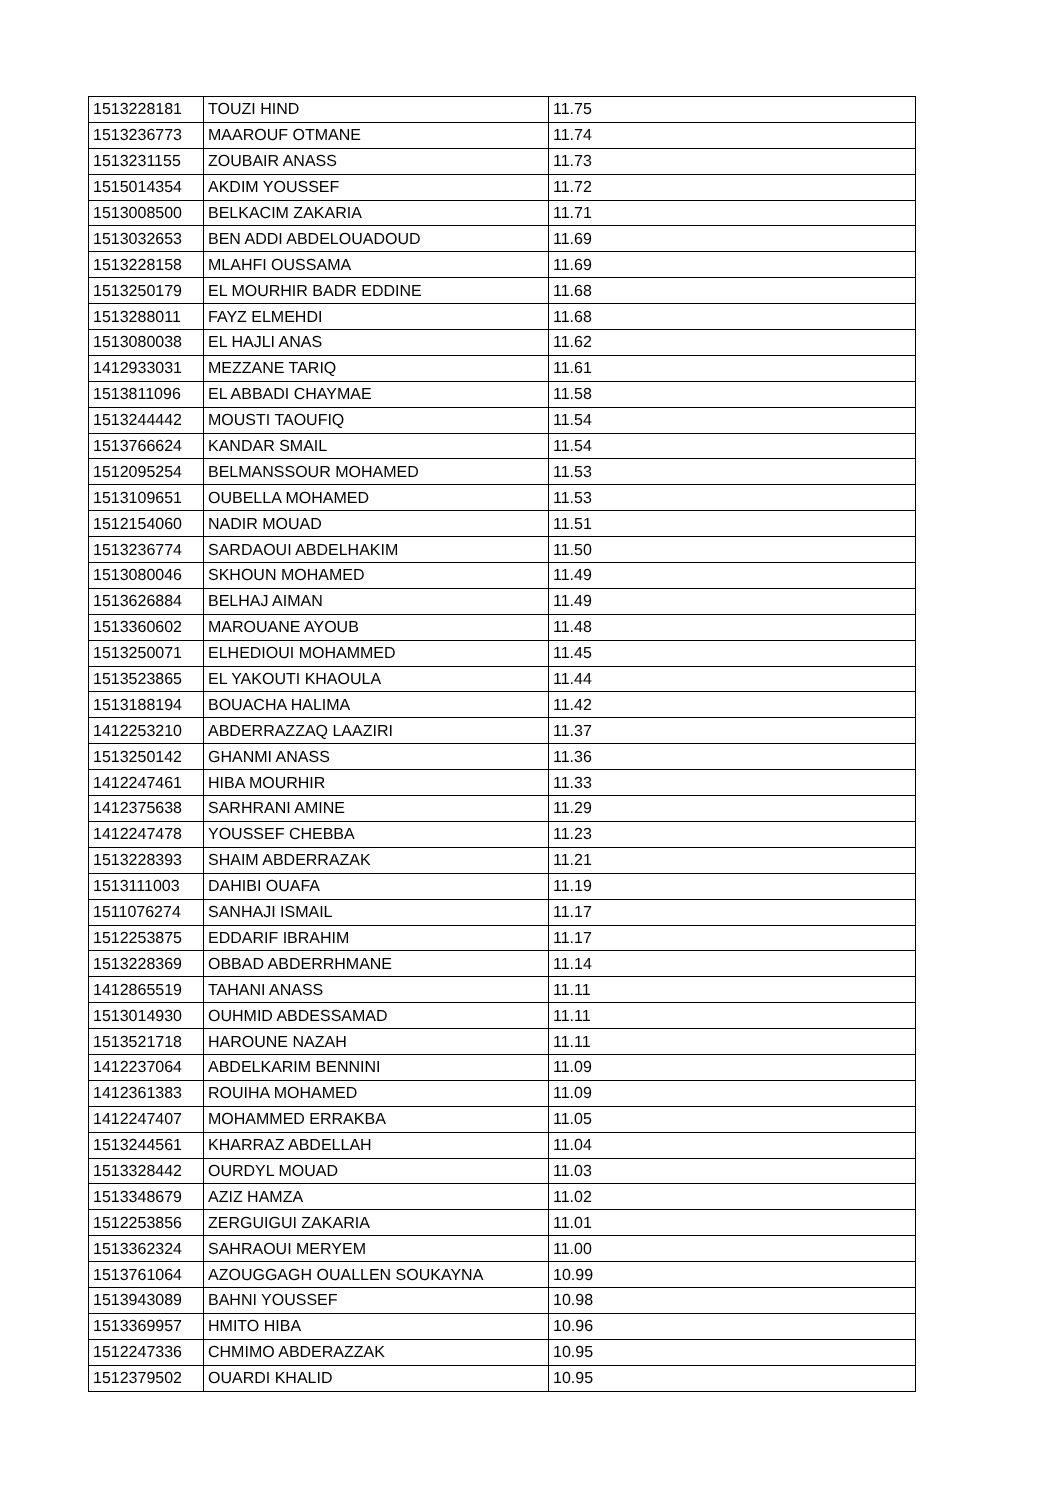| 1513228181 | TOUZI HIND | 11.75 |
| 1513236773 | MAAROUF OTMANE | 11.74 |
| 1513231155 | ZOUBAIR ANASS | 11.73 |
| 1515014354 | AKDIM YOUSSEF | 11.72 |
| 1513008500 | BELKACIM ZAKARIA | 11.71 |
| 1513032653 | BEN ADDI ABDELOUADOUD | 11.69 |
| 1513228158 | MLAHFI OUSSAMA | 11.69 |
| 1513250179 | EL MOURHIR BADR EDDINE | 11.68 |
| 1513288011 | FAYZ ELMEHDI | 11.68 |
| 1513080038 | EL HAJLI ANAS | 11.62 |
| 1412933031 | MEZZANE TARIQ | 11.61 |
| 1513811096 | EL ABBADI CHAYMAE | 11.58 |
| 1513244442 | MOUSTI TAOUFIQ | 11.54 |
| 1513766624 | KANDAR SMAIL | 11.54 |
| 1512095254 | BELMANSSOUR MOHAMED | 11.53 |
| 1513109651 | OUBELLA MOHAMED | 11.53 |
| 1512154060 | NADIR MOUAD | 11.51 |
| 1513236774 | SARDAOUI ABDELHAKIM | 11.50 |
| 1513080046 | SKHOUN MOHAMED | 11.49 |
| 1513626884 | BELHAJ AIMAN | 11.49 |
| 1513360602 | MAROUANE AYOUB | 11.48 |
| 1513250071 | ELHEDIOUI MOHAMMED | 11.45 |
| 1513523865 | EL YAKOUTI KHAOULA | 11.44 |
| 1513188194 | BOUACHA HALIMA | 11.42 |
| 1412253210 | ABDERRAZZAQ LAAZIRI | 11.37 |
| 1513250142 | GHANMI ANASS | 11.36 |
| 1412247461 | HIBA MOURHIR | 11.33 |
| 1412375638 | SARHRANI AMINE | 11.29 |
| 1412247478 | YOUSSEF CHEBBA | 11.23 |
| 1513228393 | SHAIM ABDERRAZAK | 11.21 |
| 1513111003 | DAHIBI OUAFA | 11.19 |
| 1511076274 | SANHAJI ISMAIL | 11.17 |
| 1512253875 | EDDARIF IBRAHIM | 11.17 |
| 1513228369 | OBBAD ABDERRHMANE | 11.14 |
| 1412865519 | TAHANI ANASS | 11.11 |
| 1513014930 | OUHMID ABDESSAMAD | 11.11 |
| 1513521718 | HAROUNE NAZAH | 11.11 |
| 1412237064 | ABDELKARIM BENNINI | 11.09 |
| 1412361383 | ROUIHA MOHAMED | 11.09 |
| 1412247407 | MOHAMMED ERRAKBA | 11.05 |
| 1513244561 | KHARRAZ ABDELLAH | 11.04 |
| 1513328442 | OURDYL MOUAD | 11.03 |
| 1513348679 | AZIZ HAMZA | 11.02 |
| 1512253856 | ZERGUIGUI ZAKARIA | 11.01 |
| 1513362324 | SAHRAOUI MERYEM | 11.00 |
| 1513761064 | AZOUGGAGH OUALLEN SOUKAYNA | 10.99 |
| 1513943089 | BAHNI YOUSSEF | 10.98 |
| 1513369957 | HMITO HIBA | 10.96 |
| 1512247336 | CHMIMO ABDERAZZAK | 10.95 |
| 1512379502 | OUARDI KHALID | 10.95 |